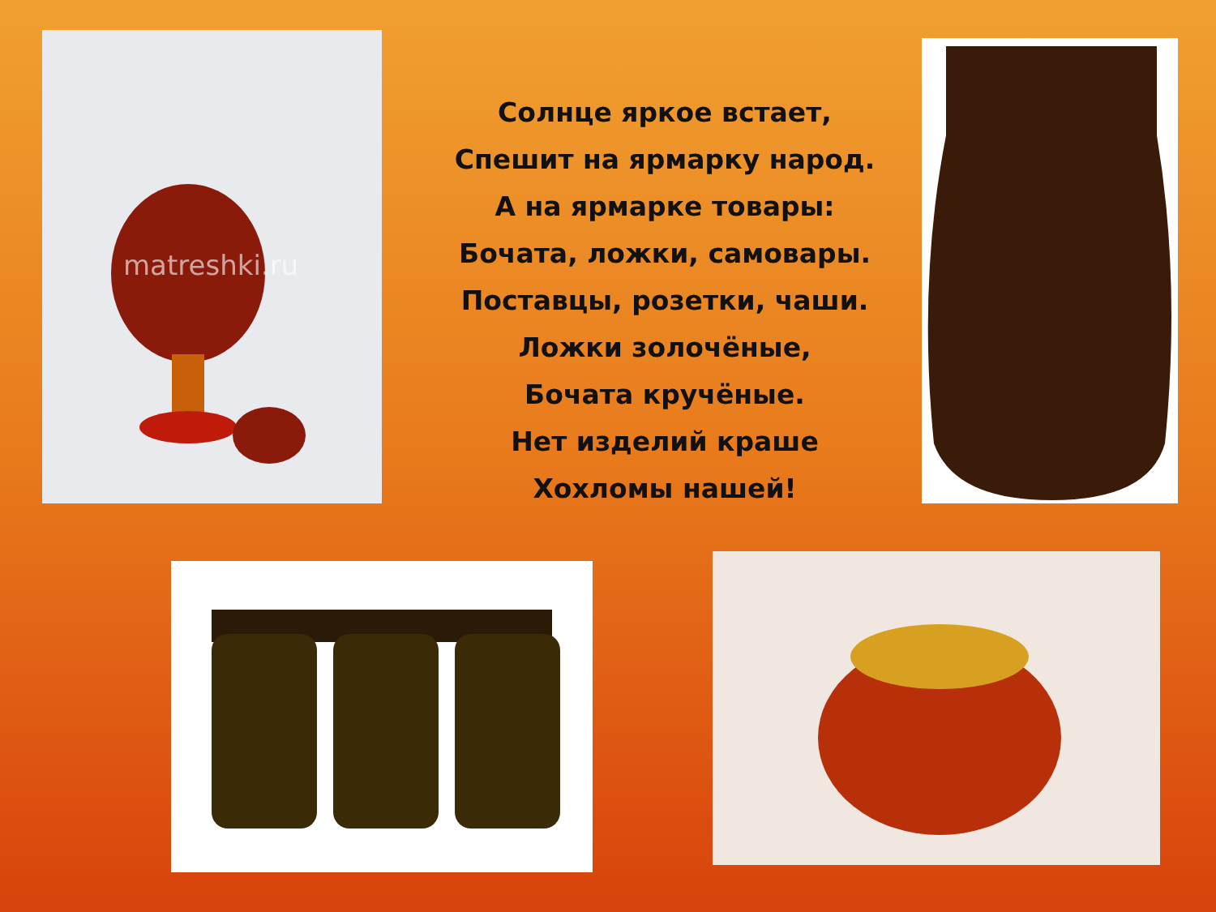matreshki.ru
Солнце яркое встает,
Спешит на ярмарку народ.
А на ярмарке товары:
Бочата, ложки, самовары.
Поставцы, розетки, чаши.
Ложки золочёные,
Бочата кручёные.
Нет изделий краше
Хохломы нашей!